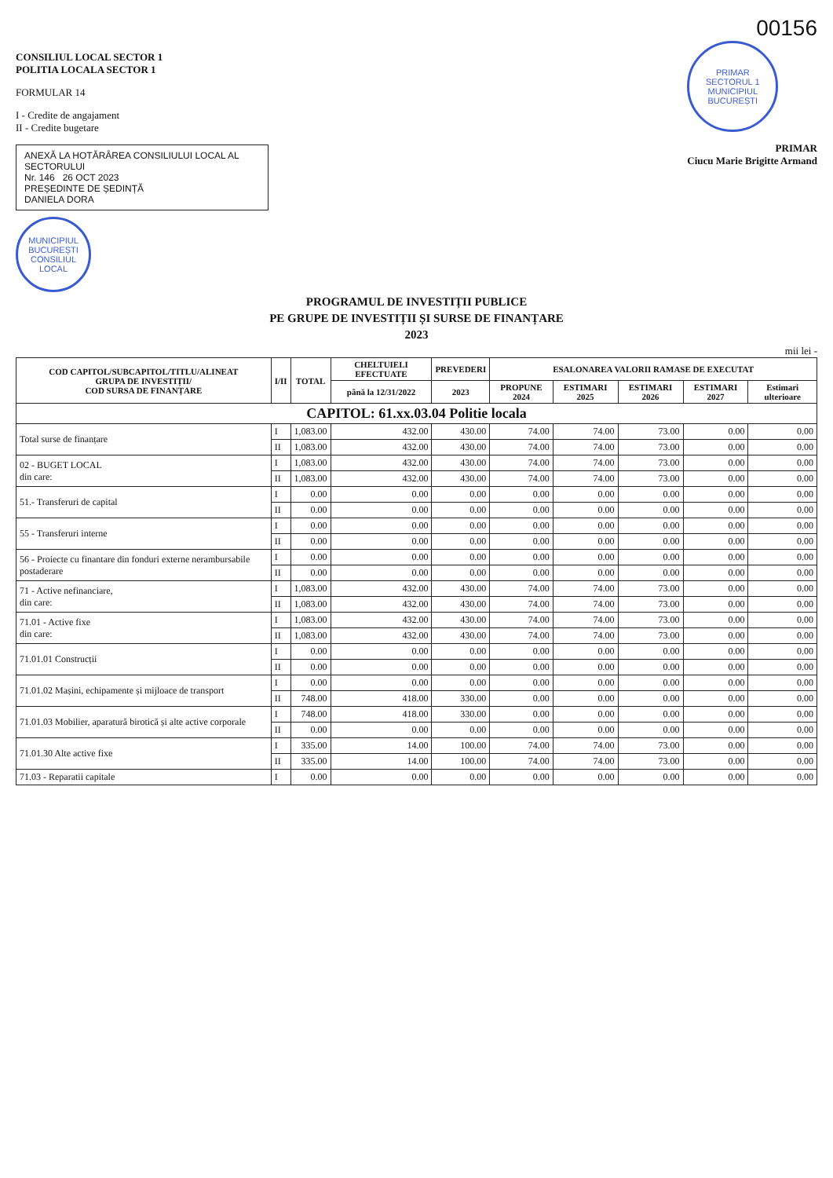00156
CONSILIUL LOCAL SECTOR 1
POLITIA LOCALA SECTOR 1
FORMULAR 14
I - Credite de angajament
II - Credite bugetare
ANEXĂ LA HOTĂRÂREA CONSILIULUI LOCAL AL SECTORULUI
Nr. 146 26 OCT 2023
PREȘEDINTE DE ȘEDINȚĂ
DANIELA DORA
PRIMAR
SECTORUL 1
MUNICIPIUL BUCUREȘTI
PRIMAR
Ciucu Marie Brigitte Armand
MUNICIPIUL BUCUREȘTI CONSILIUL LOCAL
PROGRAMUL DE INVESTIȚII PUBLICE
PE GRUPE DE INVESTIȚII ȘI SURSE DE FINANȚARE
2023
mii lei -
| COD CAPITOL/SUBCAPITOL/TITLU/ALINEAT GRUPA DE INVESTIȚII/ COD SURSA DE FINANȚARE | I/II | TOTAL | CHELTUIELI EFECTUATE | PREVEDERI | ESALONAREA VALORII RAMASE DE EXECUTAT | | | | |
| --- | --- | --- | --- | --- | --- | --- | --- | --- | --- |
| | | | până la 12/31/2022 | 2023 | PROPUNE 2024 | ESTIMARI 2025 | ESTIMARI 2026 | ESTIMARI 2027 | Estimari ulterioare |
| CAPITOL: 61.xx.03.04 Politie locala | | | | | | | | | |
| Total surse de finanțare | I | 1,083.00 | 432.00 | 430.00 | 74.00 | 74.00 | 73.00 | 0.00 | 0.00 |
| | II | 1,083.00 | 432.00 | 430.00 | 74.00 | 74.00 | 73.00 | 0.00 | 0.00 |
| 02 - BUGET LOCAL din care: | I | 1,083.00 | 432.00 | 430.00 | 74.00 | 74.00 | 73.00 | 0.00 | 0.00 |
| | II | 1,083.00 | 432.00 | 430.00 | 74.00 | 74.00 | 73.00 | 0.00 | 0.00 |
| 51.- Transferuri de capital | I | 0.00 | 0.00 | 0.00 | 0.00 | 0.00 | 0.00 | 0.00 | 0.00 |
| | II | 0.00 | 0.00 | 0.00 | 0.00 | 0.00 | 0.00 | 0.00 | 0.00 |
| 55 - Transferuri interne | I | 0.00 | 0.00 | 0.00 | 0.00 | 0.00 | 0.00 | 0.00 | 0.00 |
| | II | 0.00 | 0.00 | 0.00 | 0.00 | 0.00 | 0.00 | 0.00 | 0.00 |
| 56 - Proiecte cu finantare din fonduri externe nerambursabile postaderare | I | 0.00 | 0.00 | 0.00 | 0.00 | 0.00 | 0.00 | 0.00 | 0.00 |
| | II | 0.00 | 0.00 | 0.00 | 0.00 | 0.00 | 0.00 | 0.00 | 0.00 |
| 71 - Active nefinanciare, din care: | I | 1,083.00 | 432.00 | 430.00 | 74.00 | 74.00 | 73.00 | 0.00 | 0.00 |
| | II | 1,083.00 | 432.00 | 430.00 | 74.00 | 74.00 | 73.00 | 0.00 | 0.00 |
| 71.01 - Active fixe din care: | I | 1,083.00 | 432.00 | 430.00 | 74.00 | 74.00 | 73.00 | 0.00 | 0.00 |
| | II | 1,083.00 | 432.00 | 430.00 | 74.00 | 74.00 | 73.00 | 0.00 | 0.00 |
| 71.01.01 Construcții | I | 0.00 | 0.00 | 0.00 | 0.00 | 0.00 | 0.00 | 0.00 | 0.00 |
| | II | 0.00 | 0.00 | 0.00 | 0.00 | 0.00 | 0.00 | 0.00 | 0.00 |
| 71.01.02 Mașini, echipamente și mijloace de transport | I | 0.00 | 0.00 | 0.00 | 0.00 | 0.00 | 0.00 | 0.00 | 0.00 |
| | II | 748.00 | 418.00 | 330.00 | 0.00 | 0.00 | 0.00 | 0.00 | 0.00 |
| 71.01.03 Mobilier, aparatură birotică și alte active corporale | I | 748.00 | 418.00 | 330.00 | 0.00 | 0.00 | 0.00 | 0.00 | 0.00 |
| | II | 0.00 | 0.00 | 0.00 | 0.00 | 0.00 | 0.00 | 0.00 | 0.00 |
| 71.01.30 Alte active fixe | I | 335.00 | 14.00 | 100.00 | 74.00 | 74.00 | 73.00 | 0.00 | 0.00 |
| | II | 335.00 | 14.00 | 100.00 | 74.00 | 74.00 | 73.00 | 0.00 | 0.00 |
| 71.03 - Reparatii capitale | I | 0.00 | 0.00 | 0.00 | 0.00 | 0.00 | 0.00 | 0.00 | 0.00 |